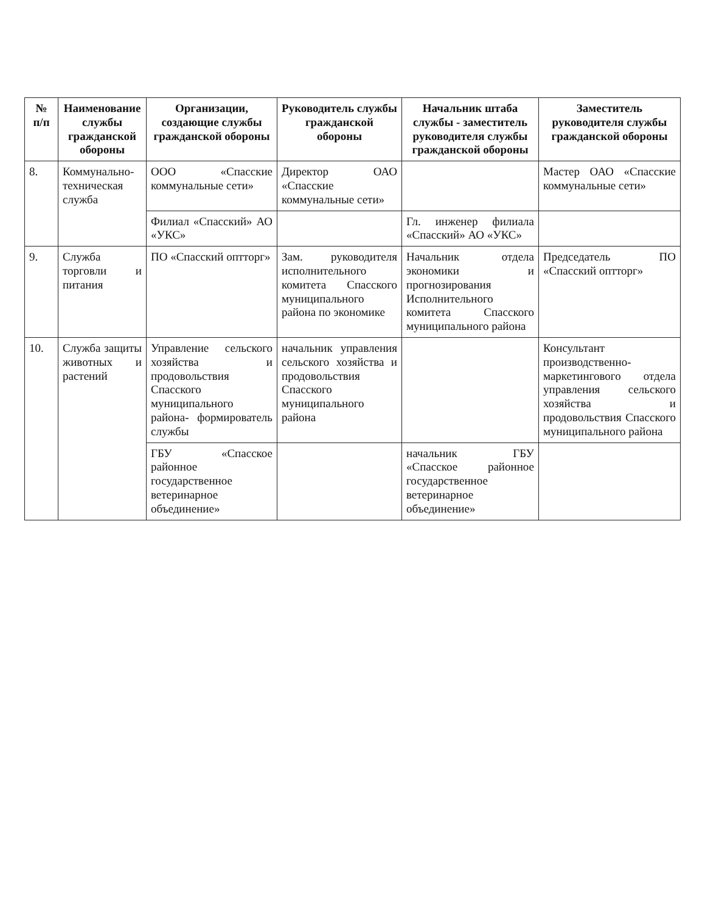| № п/п | Наименование службы гражданской обороны | Организации, создающие службы гражданской обороны | Руководитель службы гражданской обороны | Начальник штаба службы - заместитель руководителя службы гражданской обороны | Заместитель руководителя службы гражданской обороны |
| --- | --- | --- | --- | --- | --- |
| 8. | Коммунально-техническая служба | ООО «Спасские коммунальные сети» | Директор ОАО «Спасские коммунальные сети» | | Мастер ОАО «Спасские коммунальные сети» |
| | | Филиал «Спасский» АО «УКС» | | Гл. инженер филиала «Спасский» АО «УКС» | |
| 9. | Служба торговли и питания | ПО «Спасский оптторг» | Зам. руководителя исполнительного комитета Спасского муниципального района по экономике | Начальник отдела экономики и прогнозирования Исполнительного комитета Спасского муниципального района | Председатель ПО «Спасский оптторг» |
| 10. | Служба защиты животных и растений | Управление сельского хозяйства и продовольствия Спасского муниципального района- формирователь службы | начальник управления сельского хозяйства и продовольствия Спасского муниципального района | | Консультант производственно-маркетингового отдела управления сельского хозяйства и продовольствия Спасского муниципального района |
| | | ГБУ «Спасское районное государственное ветеринарное объединение» | | начальник ГБУ «Спасское районное государственное ветеринарное объединение» | |